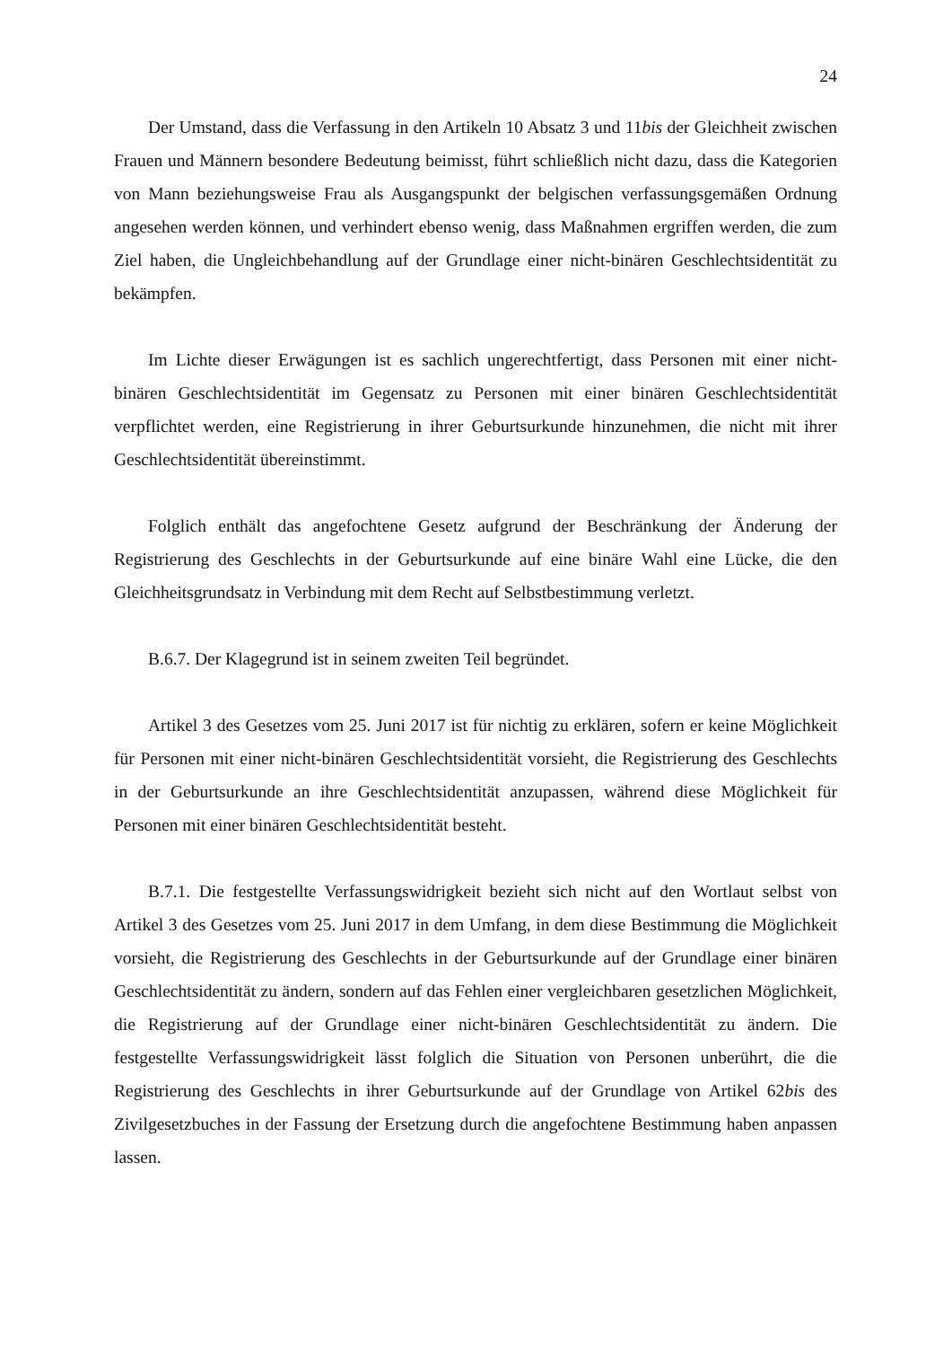24
Der Umstand, dass die Verfassung in den Artikeln 10 Absatz 3 und 11bis der Gleichheit zwischen Frauen und Männern besondere Bedeutung beimisst, führt schließlich nicht dazu, dass die Kategorien von Mann beziehungsweise Frau als Ausgangspunkt der belgischen verfassungsgemäßen Ordnung angesehen werden können, und verhindert ebenso wenig, dass Maßnahmen ergriffen werden, die zum Ziel haben, die Ungleichbehandlung auf der Grundlage einer nicht-binären Geschlechtsidentität zu bekämpfen.
Im Lichte dieser Erwägungen ist es sachlich ungerechtfertigt, dass Personen mit einer nicht-binären Geschlechtsidentität im Gegensatz zu Personen mit einer binären Geschlechtsidentität verpflichtet werden, eine Registrierung in ihrer Geburtsurkunde hinzunehmen, die nicht mit ihrer Geschlechtsidentität übereinstimmt.
Folglich enthält das angefochtene Gesetz aufgrund der Beschränkung der Änderung der Registrierung des Geschlechts in der Geburtsurkunde auf eine binäre Wahl eine Lücke, die den Gleichheitsgrundsatz in Verbindung mit dem Recht auf Selbstbestimmung verletzt.
B.6.7. Der Klagegrund ist in seinem zweiten Teil begründet.
Artikel 3 des Gesetzes vom 25. Juni 2017 ist für nichtig zu erklären, sofern er keine Möglichkeit für Personen mit einer nicht-binären Geschlechtsidentität vorsieht, die Registrierung des Geschlechts in der Geburtsurkunde an ihre Geschlechtsidentität anzupassen, während diese Möglichkeit für Personen mit einer binären Geschlechtsidentität besteht.
B.7.1. Die festgestellte Verfassungswidrigkeit bezieht sich nicht auf den Wortlaut selbst von Artikel 3 des Gesetzes vom 25. Juni 2017 in dem Umfang, in dem diese Bestimmung die Möglichkeit vorsieht, die Registrierung des Geschlechts in der Geburtsurkunde auf der Grundlage einer binären Geschlechtsidentität zu ändern, sondern auf das Fehlen einer vergleichbaren gesetzlichen Möglichkeit, die Registrierung auf der Grundlage einer nicht-binären Geschlechtsidentität zu ändern. Die festgestellte Verfassungswidrigkeit lässt folglich die Situation von Personen unberührt, die die Registrierung des Geschlechts in ihrer Geburtsurkunde auf der Grundlage von Artikel 62bis des Zivilgesetzbuches in der Fassung der Ersetzung durch die angefochtene Bestimmung haben anpassen lassen.